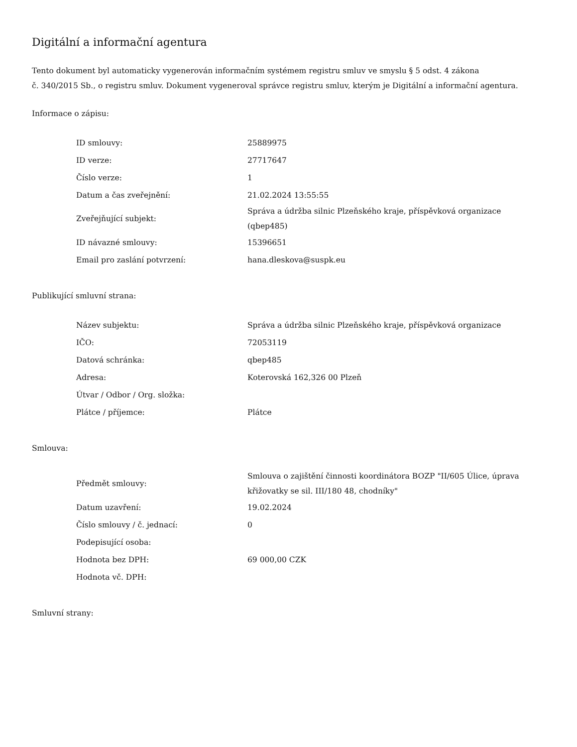Digitální a informační agentura
Tento dokument byl automaticky vygenerován informačním systémem registru smluv ve smyslu § 5 odst. 4 zákona
č. 340/2015 Sb., o registru smluv. Dokument vygeneroval správce registru smluv, kterým je Digitální a informační agentura.
Informace o zápisu:
| ID smlouvy: | 25889975 |
| ID verze: | 27717647 |
| Číslo verze: | 1 |
| Datum a čas zveřejnění: | 21.02.2024 13:55:55 |
| Zveřejňující subjekt: | Správa a údržba silnic Plzeňského kraje, příspěvková organizace (qbep485) |
| ID návazné smlouvy: | 15396651 |
| Email pro zaslání potvrzení: | hana.dleskova@suspk.eu |
Publikující smluvní strana:
| Název subjektu: | Správa a údržba silnic Plzeňského kraje, příspěvková organizace |
| IČO: | 72053119 |
| Datová schránka: | qbep485 |
| Adresa: | Koterovská 162,326 00 Plzeň |
| Útvar / Odbor / Org. složka: | |
| Plátce / příjemce: | Plátce |
Smlouva:
| Předmět smlouvy: | Smlouva o zajištění činnosti koordinátora BOZP "II/605 Úlice, úprava křižovatky se sil. III/180 48, chodníky" |
| Datum uzavření: | 19.02.2024 |
| Číslo smlouvy / č. jednací: | 0 |
| Podepisující osoba: | |
| Hodnota bez DPH: | 69 000,00 CZK |
| Hodnota vč. DPH: | |
Smluvní strany: